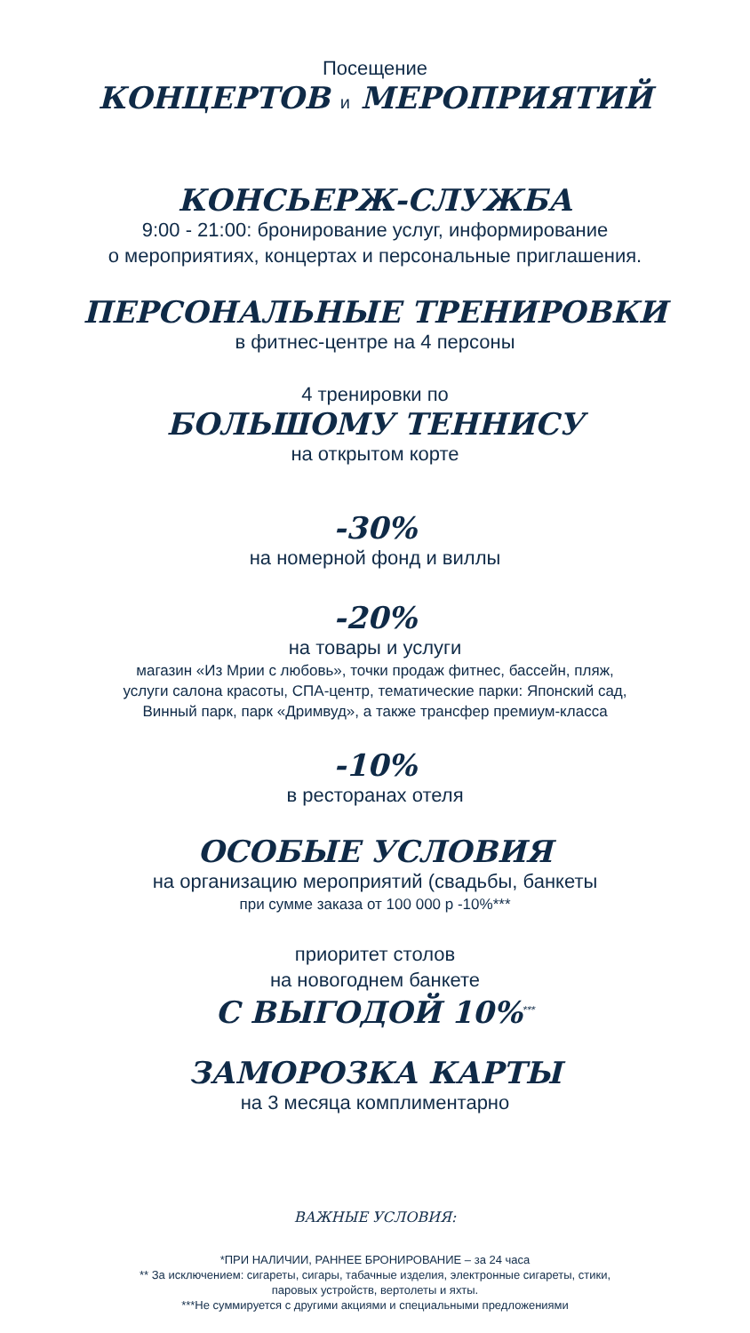Посещение
КОНЦЕРТОВ и МЕРОПРИЯТИЙ
КОНСЬЕРЖ-СЛУЖБА
9:00 - 21:00: бронирование услуг, информирование
о мероприятиях, концертах и персональные приглашения.
ПЕРСОНАЛЬНЫЕ ТРЕНИРОВКИ
в фитнес-центре на 4 персоны
4 тренировки по
БОЛЬШОМУ ТЕННИСУ
на открытом корте
-30%
на номерной фонд и виллы
-20%
на товары и услуги
магазин «Из Мрии с любовь», точки продаж фитнес, бассейн, пляж,
услуги салона красоты, СПА-центр, тематические парки: Японский сад,
Винный парк, парк «Дримвуд», а также трансфер премиум-класса
-10%
в ресторанах отеля
ОСОБЫЕ УСЛОВИЯ
на организацию мероприятий (свадьбы, банкеты
при сумме заказа от 100 000 р -10%***
приоритет столов
на новогоднем банкете
С ВЫГОДОЙ 10%<sup>***</sup>
ЗАМОРОЗКА КАРТЫ
на 3 месяца комплиментарно
ВАЖНЫЕ УСЛОВИЯ:
*ПРИ НАЛИЧИИ, РАННЕЕ БРОНИРОВАНИЕ – за 24 часа
** За исключением: сигареты, сигары, табачные изделия, электронные сигареты, стики,
паровых устройств, вертолеты и яхты.
***Не суммируется с другими акциями и специальными предложениями